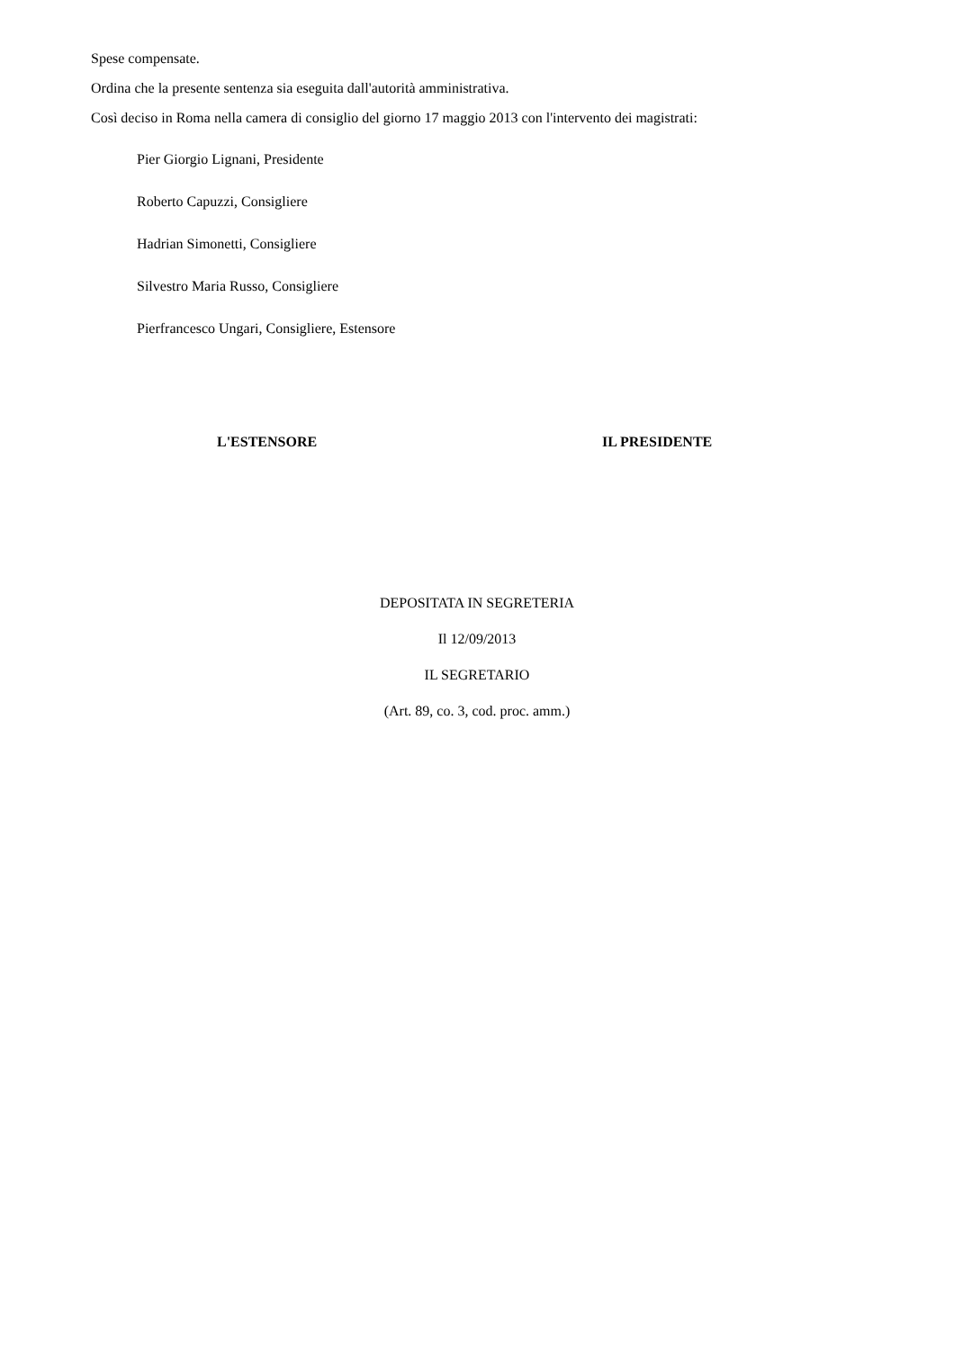Spese compensate.
Ordina che la presente sentenza sia eseguita dall'autorità amministrativa.
Così deciso in Roma nella camera di consiglio del giorno 17 maggio 2013 con l'intervento dei magistrati:
Pier Giorgio Lignani, Presidente
Roberto Capuzzi, Consigliere
Hadrian Simonetti, Consigliere
Silvestro Maria Russo, Consigliere
Pierfrancesco Ungari, Consigliere, Estensore
L'ESTENSORE IL PRESIDENTE
DEPOSITATA IN SEGRETERIA
Il 12/09/2013
IL SEGRETARIO
(Art. 89, co. 3, cod. proc. amm.)